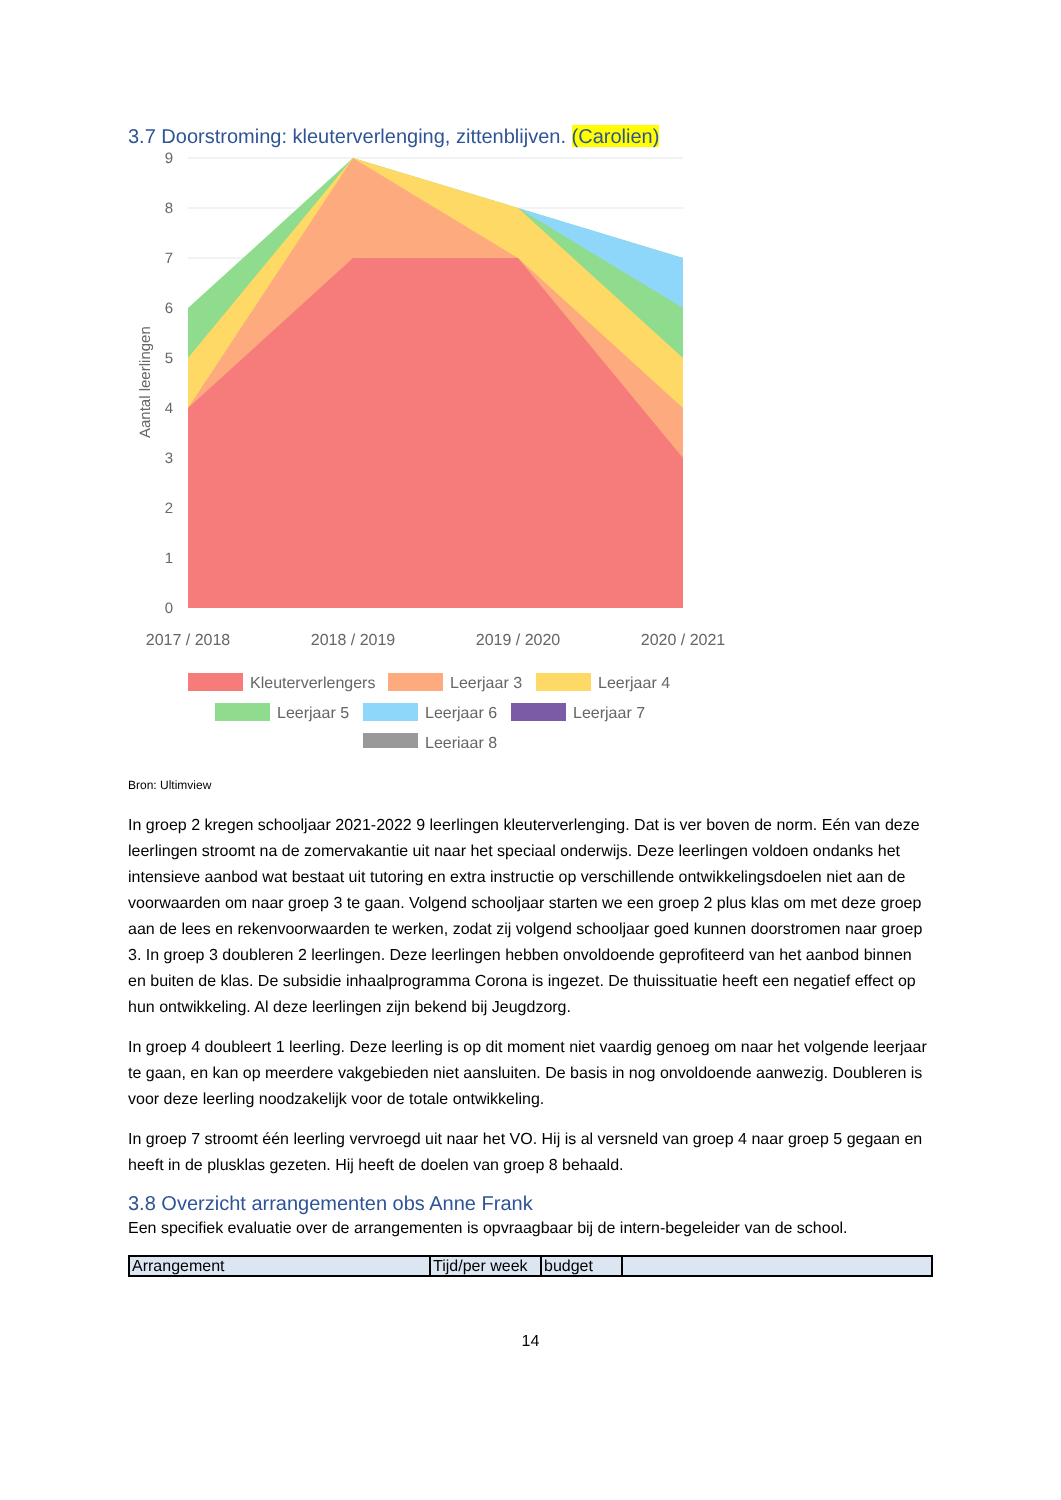3.7 Doorstroming: kleuterverlenging, zittenblijven. (Carolien)
9
8
7
6
5
4
3
2
1
0
Aantal leerlingen
2017 / 2018
2018 / 2019
2019 / 2020
2020 / 2021
Kleuterverlengers
Leerjaar 3
Leerjaar 4
Leerjaar 5
Leerjaar 6
Leerjaar 7
Leerjaar 8
Bron: Ultimview
In groep 2 kregen schooljaar 2021-2022 9 leerlingen kleuterverlenging. Dat is ver boven de norm. Eén van deze leerlingen stroomt na de zomervakantie uit naar het speciaal onderwijs. Deze leerlingen voldoen ondanks het intensieve aanbod wat bestaat uit tutoring en extra instructie op verschillende ontwikkelingsdoelen niet aan de voorwaarden om naar groep 3 te gaan. Volgend schooljaar starten we een groep 2 plus klas om met deze groep aan de lees en rekenvoorwaarden te werken, zodat zij volgend schooljaar goed kunnen doorstromen naar groep 3. In groep 3 doubleren 2 leerlingen. Deze leerlingen hebben onvoldoende geprofiteerd van het aanbod binnen en buiten de klas. De subsidie inhaalprogramma Corona is ingezet. De thuissituatie heeft een negatief effect op hun ontwikkeling. Al deze leerlingen zijn bekend bij Jeugdzorg.
In groep 4 doubleert 1 leerling. Deze leerling is op dit moment niet vaardig genoeg om naar het volgende leerjaar te gaan, en kan op meerdere vakgebieden niet aansluiten. De basis in nog onvoldoende aanwezig. Doubleren is voor deze leerling noodzakelijk voor de totale ontwikkeling.
In groep 7 stroomt één leerling vervroegd uit naar het VO. Hij is al versneld van groep 4 naar groep 5 gegaan en heeft in de plusklas gezeten. Hij heeft de doelen van groep 8 behaald.
3.8 Overzicht arrangementen obs Anne Frank
Een specifiek evaluatie over de arrangementen is opvraagbaar bij de intern-begeleider van de school.
| Arrangement | Tijd/per week | budget | |
14